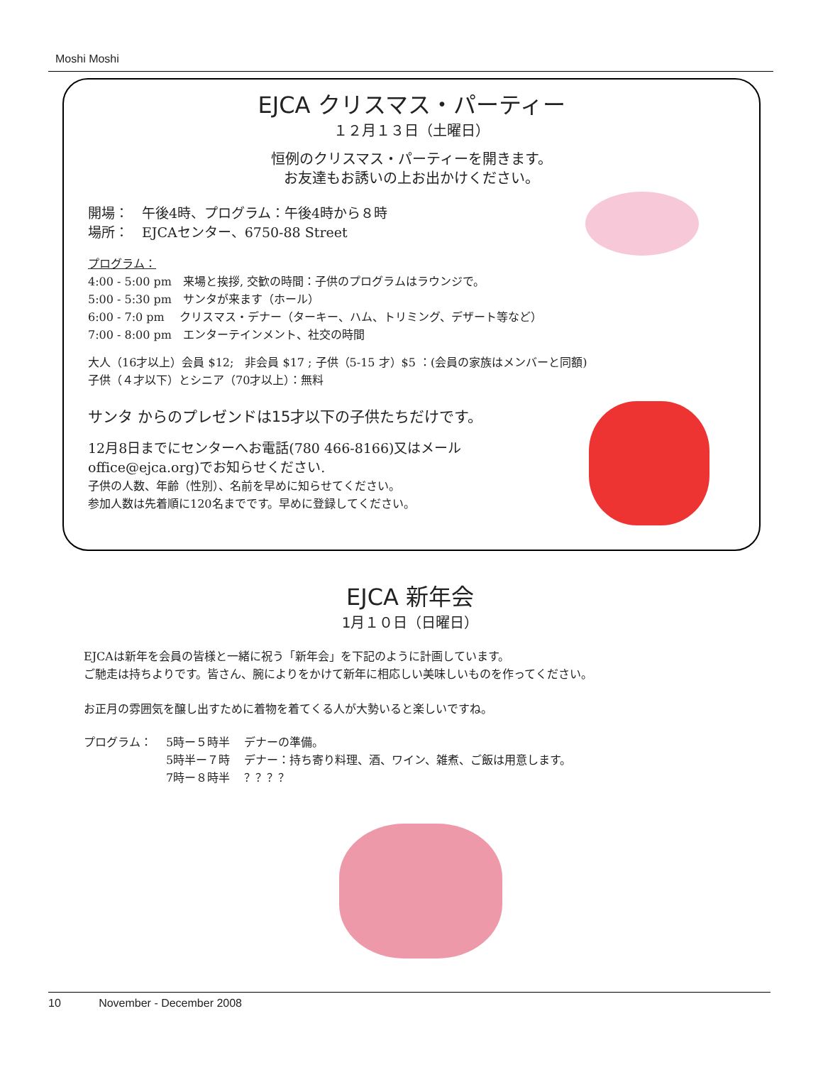Moshi Moshi
EJCA クリスマス・パーティー
１２月１３日（土曜日）
恒例のクリスマス・パーティーを開きます。
お友達もお誘いの上お出かけください。
開場：　午後4時、プログラム：午後4時から８時
場所：　EJCAセンター、6750-88 Street
プログラム：
4:00 - 5:00 pm　来場と挨拶, 交歓の時間：子供のプログラムはラウンジで。
5:00 - 5:30 pm　サンタが来ます（ホール）
6:00 - 7:0 pm　 クリスマス・デナー（ターキー、ハム、トリミング、デザート等など）
7:00 - 8:00 pm　エンターテインメント、社交の時間
大人（16才以上）会員 $12;　非会員 $17 ; 子供（5-15 才）$5 ：(会員の家族はメンバーと同額)
子供（４才以下）とシニア（70才以上）：無料
サンタ からのプレゼンドは15才以下の子供たちだけです。
12月8日までにセンターへお電話(780 466-8166)又はメール
office@ejca.org)でお知らせください.
子供の人数、年齢（性別）、名前を早めに知らせてください。
参加人数は先着順に120名までです。早めに登録してください。
EJCA 新年会
1月１０日（日曜日）
EJCAは新年を会員の皆様と一緒に祝う「新年会」を下記のように計画しています。
ご馳走は持ちよりです。皆さん、腕によりをかけて新年に相応しい美味しいものを作ってください。
お正月の雰囲気を醸し出すために着物を着てくる人が大勢いると楽しいですね。
| プログラム： | 5時ー５時半 | デナーの準備。 |
| | 5時半ー７時 | デナー：持ち寄り料理、酒、ワイン、雑煮、ご飯は用意します。 |
| | 7時ー８時半 | ？？？？ |
10 November - December 2008